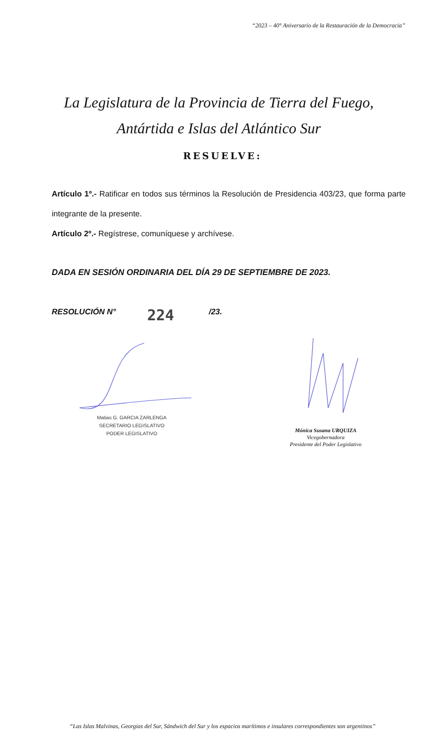“2023 – 40° Aniversario de la Restauración de la Democracia”
La Legislatura de la Provincia de Tierra del Fuego,
Antártida e Islas del Atlántico Sur
RESUELVE:
Artículo 1º.- Ratificar en todos sus términos la Resolución de Presidencia 403/23, que forma parte integrante de la presente.
Artículo 2º.- Regístrese, comuníquese y archívese.
DADA EN SESIÓN ORDINARIA DEL DÍA 29 DE SEPTIEMBRE DE 2023.
RESOLUCIÓN N° 224 /23.
Matias G. GARCIA ZARLENGA
SECRETARIO LEGISLATIVO
PODER LEGISLATIVO
Mónica Susana URQUIZA
Vicegobernadora
Presidente del Poder Legislativo
“Las Islas Malvinas, Georgias del Sur, Sándwich del Sur y los espacios marítimos e insulares correspondientes son argentinos”